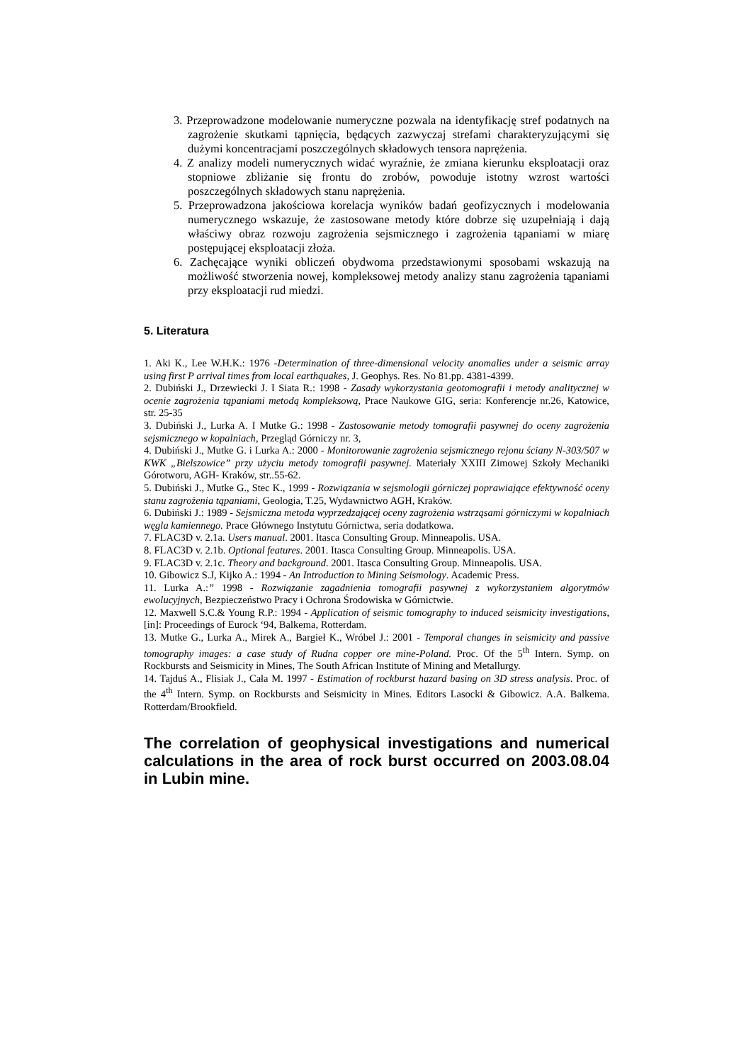3. Przeprowadzone modelowanie numeryczne pozwala na identyfikację stref podatnych na zagrożenie skutkami tąpnięcia, będących zazwyczaj strefami charakteryzującymi się dużymi koncentracjami poszczególnych składowych tensora naprężenia.
4. Z analizy modeli numerycznych widać wyraźnie, że zmiana kierunku eksploatacji oraz stopniowe zbliżanie się frontu do zrobów, powoduje istotny wzrost wartości poszczególnych składowych stanu naprężenia.
5. Przeprowadzona jakościowa korelacja wyników badań geofizycznych i modelowania numerycznego wskazuje, że zastosowane metody które dobrze się uzupełniają i dają właściwy obraz rozwoju zagrożenia sejsmicznego i zagrożenia tąpaniami w miarę postępującej eksploatacji złoża.
6. Zachęcające wyniki obliczeń obydwoma przedstawionymi sposobami wskazują na możliwość stworzenia nowej, kompleksowej metody analizy stanu zagrożenia tąpaniami przy eksploatacji rud miedzi.
5. Literatura
1. Aki K., Lee W.H.K.: 1976 -Determination of three-dimensional velocity anomalies under a seismic array using first P arrival times from local earthquakes, J. Geophys. Res. No 81.pp. 4381-4399.
2. Dubiński J., Drzewiecki J. I Siata R.: 1998 - Zasady wykorzystania geotomografii i metody analitycznej w ocenie zagrożenia tąpaniami metodą kompleksową, Prace Naukowe GIG, seria: Konferencje nr.26, Katowice, str. 25-35
3. Dubiński J., Lurka A. I Mutke G.: 1998 - Zastosowanie metody tomografii pasywnej do oceny zagrożenia sejsmicznego w kopalniach, Przegląd Górniczy nr. 3,
4. Dubiński J., Mutke G. i Lurka A.: 2000 - Monitorowanie zagrożenia sejsmicznego rejonu ściany N-303/507 w KWK „Bielszowice” przy użyciu metody tomografii pasywnej. Materiały XXIII Zimowej Szkoły Mechaniki Górotworu, AGH- Kraków, str..55-62.
5. Dubiński J., Mutke G., Stec K., 1999 - Rozwiązania w sejsmologii górniczej poprawiające efektywność oceny stanu zagrożenia tąpaniami, Geologia, T.25, Wydawnictwo AGH, Kraków.
6. Dubiński J.: 1989 - Sejsmiczna metoda wyprzedzającej oceny zagrożenia wstrząsami górniczymi w kopalniach węgla kamiennego. Prace Głównego Instytutu Górnictwa, seria dodatkowa.
7. FLAC3D v. 2.1a. Users manual. 2001. Itasca Consulting Group. Minneapolis. USA.
8. FLAC3D v. 2.1b. Optional features. 2001. Itasca Consulting Group. Minneapolis. USA.
9. FLAC3D v. 2.1c. Theory and background. 2001. Itasca Consulting Group. Minneapolis. USA.
10. Gibowicz S.J, Kijko A.: 1994 - An Introduction to Mining Seismology. Academic Press.
11. Lurka A.:” 1998 - Rozwiązanie zagadnienia tomografii pasywnej z wykorzystaniem algorytmów ewolucyjnych, Bezpieczeństwo Pracy i Ochrona Środowiska w Górnictwie.
12. Maxwell S.C.& Young R.P.: 1994 - Application of seismic tomography to induced seismicity investigations, [in]: Proceedings of Eurock ‘94, Balkema, Rotterdam.
13. Mutke G., Lurka A., Mirek A., Bargieł K., Wróbel J.: 2001 - Temporal changes in seismicity and passive tomography images: a case study of Rudna copper ore mine-Poland. Proc. Of the 5<sup>th</sup> Intern. Symp. on Rockbursts and Seismicity in Mines, The South African Institute of Mining and Metallurgy.
14. Tajduś A., Flisiak J., Cała M. 1997 - Estimation of rockburst hazard basing on 3D stress analysis. Proc. of the 4<sup>th</sup> Intern. Symp. on Rockbursts and Seismicity in Mines. Editors Lasocki & Gibowicz. A.A. Balkema. Rotterdam/Brookfield.
The correlation of geophysical investigations and numerical calculations in the area of rock burst occurred on 2003.08.04 in Lubin mine.